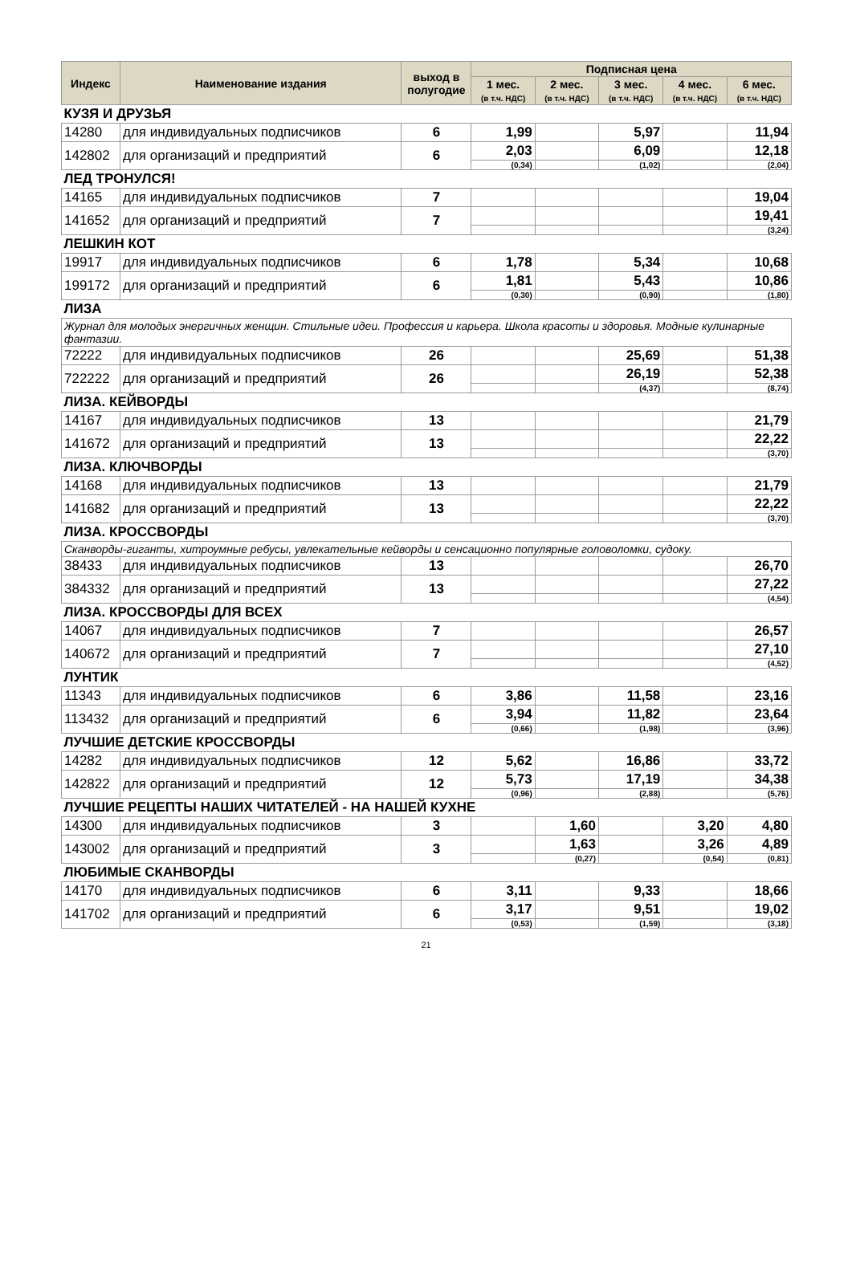| Индекс | Наименование издания | выход в полугодие | Подписная цена | | | | |
| --- | --- | --- | --- | --- | --- | --- | --- |
| | | | 1 мес. (в т.ч. НДС) | 2 мес. (в т.ч. НДС) | 3 мес. (в т.ч. НДС) | 4 мес. (в т.ч. НДС) | 6 мес. (в т.ч. НДС) |
| КУЗЯ И ДРУЗЬЯ | | | | | | | |
| 14280 | для индивидуальных подписчиков | 6 | 1,99 | | 5,97 | | 11,94 |
| 142802 | для организаций и предприятий | 6 | 2,03 | | 6,09 | | 12,18 |
| | | | (0,34) | | (1,02) | | (2,04) |
| ЛЕД ТРОНУЛСЯ! | | | | | | | |
| 14165 | для индивидуальных подписчиков | 7 | | | | | 19,04 |
| 141652 | для организаций и предприятий | 7 | | | | | 19,41 |
| | | | | | | | (3,24) |
| ЛЕШКИН КОТ | | | | | | | |
| 19917 | для индивидуальных подписчиков | 6 | 1,78 | | 5,34 | | 10,68 |
| 199172 | для организаций и предприятий | 6 | 1,81 | | 5,43 | | 10,86 |
| | | | (0,30) | | (0,90) | | (1,80) |
| ЛИЗА | | | | | | | |
| Журнал для молодых энергичных женщин. Стильные идеи. Профессия и карьера. Школа красоты и здоровья. Модные кулинарные фантазии. | | | | | | | |
| 72222 | для индивидуальных подписчиков | 26 | | | 25,69 | | 51,38 |
| 722222 | для организаций и предприятий | 26 | | | 26,19 | | 52,38 |
| | | | | | (4,37) | | (8,74) |
| ЛИЗА. КЕЙВОРДЫ | | | | | | | |
| 14167 | для индивидуальных подписчиков | 13 | | | | | 21,79 |
| 141672 | для организаций и предприятий | 13 | | | | | 22,22 |
| | | | | | | | (3,70) |
| ЛИЗА. КЛЮЧВОРДЫ | | | | | | | |
| 14168 | для индивидуальных подписчиков | 13 | | | | | 21,79 |
| 141682 | для организаций и предприятий | 13 | | | | | 22,22 |
| | | | | | | | (3,70) |
| ЛИЗА. КРОССВОРДЫ | | | | | | | |
| Сканворды-гиганты, хитроумные ребусы, увлекательные кейворды и сенсационно популярные головоломки, судоку. | | | | | | | |
| 38433 | для индивидуальных подписчиков | 13 | | | | | 26,70 |
| 384332 | для организаций и предприятий | 13 | | | | | 27,22 |
| | | | | | | | (4,54) |
| ЛИЗА. КРОССВОРДЫ ДЛЯ ВСЕХ | | | | | | | |
| 14067 | для индивидуальных подписчиков | 7 | | | | | 26,57 |
| 140672 | для организаций и предприятий | 7 | | | | | 27,10 |
| | | | | | | | (4,52) |
| ЛУНТИК | | | | | | | |
| 11343 | для индивидуальных подписчиков | 6 | 3,86 | | 11,58 | | 23,16 |
| 113432 | для организаций и предприятий | 6 | 3,94 | | 11,82 | | 23,64 |
| | | | (0,66) | | (1,98) | | (3,96) |
| ЛУЧШИЕ ДЕТСКИЕ КРОССВОРДЫ | | | | | | | |
| 14282 | для индивидуальных подписчиков | 12 | 5,62 | | 16,86 | | 33,72 |
| 142822 | для организаций и предприятий | 12 | 5,73 | | 17,19 | | 34,38 |
| | | | (0,96) | | (2,88) | | (5,76) |
| ЛУЧШИЕ РЕЦЕПТЫ НАШИХ ЧИТАТЕЛЕЙ - НА НАШЕЙ КУХНЕ | | | | | | | |
| 14300 | для индивидуальных подписчиков | 3 | | 1,60 | | 3,20 | 4,80 |
| 143002 | для организаций и предприятий | 3 | | 1,63 | | 3,26 | 4,89 |
| | | | | (0,27) | | (0,54) | (0,81) |
| ЛЮБИМЫЕ СКАНВОРДЫ | | | | | | | |
| 14170 | для индивидуальных подписчиков | 6 | 3,11 | | 9,33 | | 18,66 |
| 141702 | для организаций и предприятий | 6 | 3,17 | | 9,51 | | 19,02 |
| | | | (0,53) | | (1,59) | | (3,18) |
21